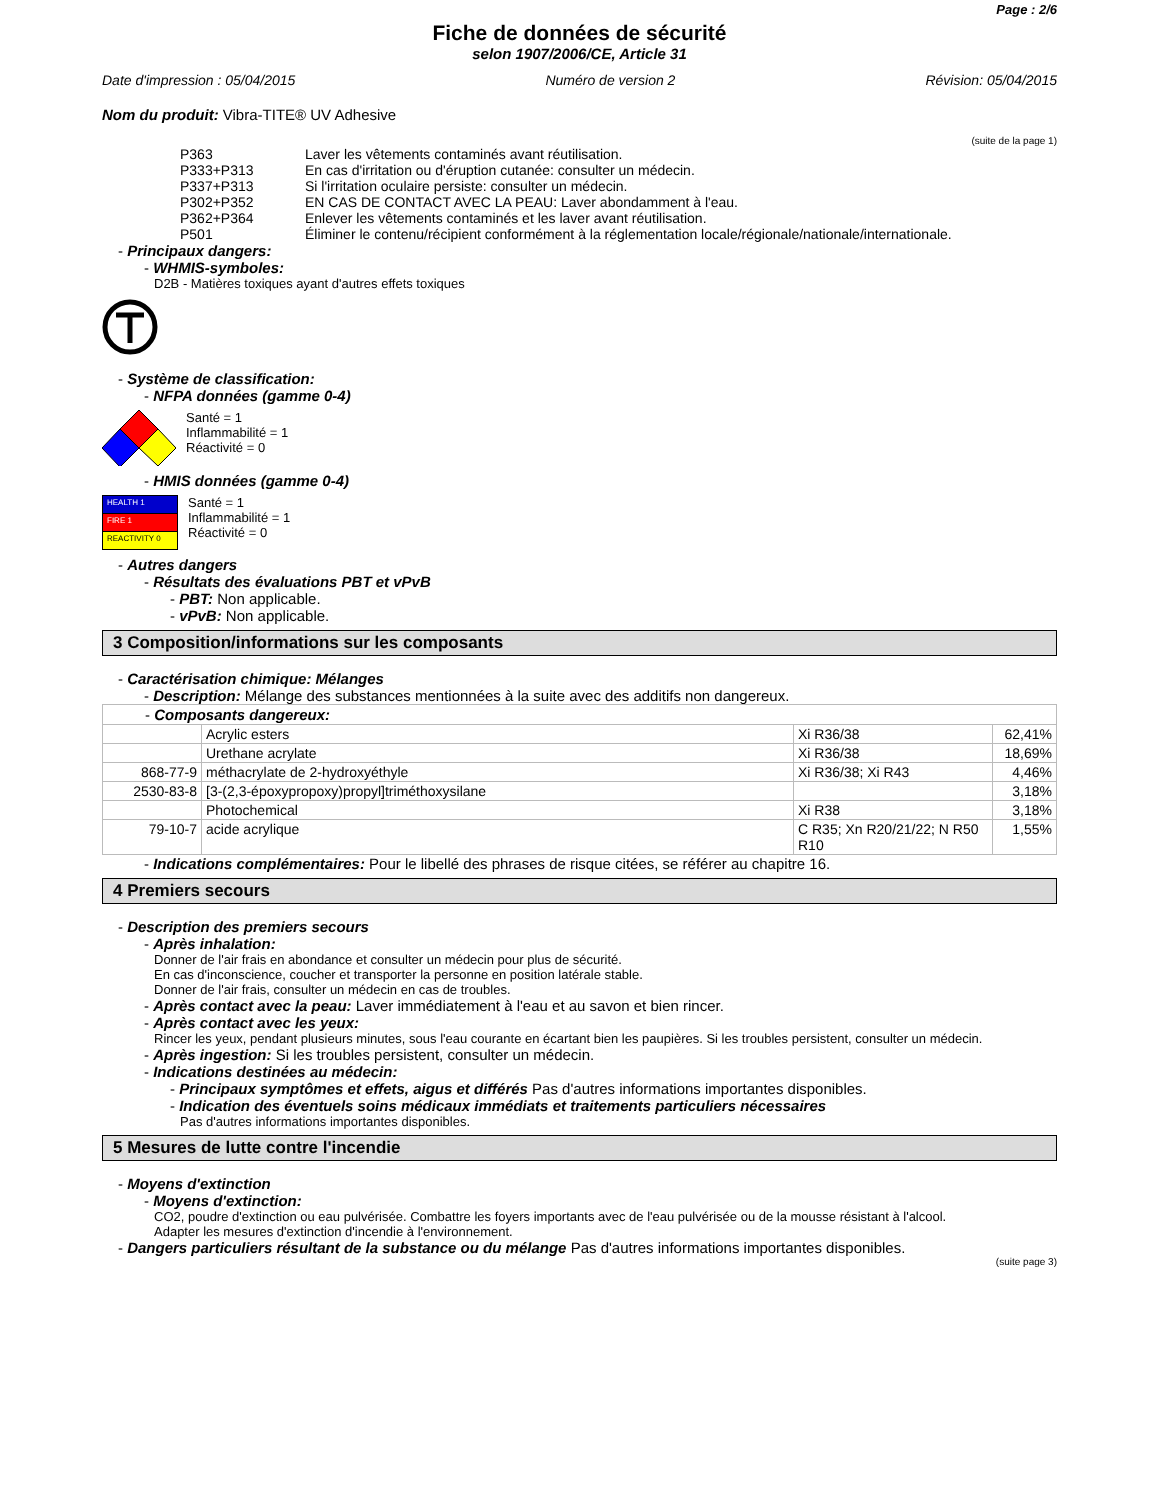Page : 2/6
Fiche de données de sécurité
selon 1907/2006/CE, Article 31
Date d'impression : 05/04/2015 Numéro de version 2 Révision: 05/04/2015
Nom du produit: Vibra-TITE® UV Adhesive
(suite de la page 1)
| P363 | Laver les vêtements contaminés avant réutilisation. |
| P333+P313 | En cas d'irritation ou d'éruption cutanée: consulter un médecin. |
| P337+P313 | Si l'irritation oculaire persiste: consulter un médecin. |
| P302+P352 | EN CAS DE CONTACT AVEC LA PEAU: Laver abondamment à l'eau. |
| P362+P364 | Enlever les vêtements contaminés et les laver avant réutilisation. |
| P501 | Éliminer le contenu/récipient conformément à la réglementation locale/régionale/nationale/internationale. |
- Principaux dangers:
- WHMIS-symboles:
D2B - Matières toxiques ayant d'autres effets toxiques
- Système de classification:
- NFPA données (gamme 0-4)
Santé = 1
Inflammabilité = 1
Réactivité = 0
- HMIS données (gamme 0-4)
| HEALTH 1 |
| FIRE 1 |
| REACTIVITY 0 |
Santé = 1
Inflammabilité = 1
Réactivité = 0
- Autres dangers
- Résultats des évaluations PBT et vPvB
- PBT: Non applicable.
- vPvB: Non applicable.
3 Composition/informations sur les composants
- Caractérisation chimique: Mélanges
- Description: Mélange des substances mentionnées à la suite avec des additifs non dangereux.
| - Composants dangereux: | | | |
| | Acrylic esters | Xi R36/38 | 62,41% |
| | Urethane acrylate | Xi R36/38 | 18,69% |
| 868-77-9 | méthacrylate de 2-hydroxyéthyle | Xi R36/38; Xi R43 | 4,46% |
| 2530-83-8 | [3-(2,3-époxypropoxy)propyl]triméthoxysilane | | 3,18% |
| | Photochemical | Xi R38 | 3,18% |
| 79-10-7 | acide acrylique | C R35; Xn R20/21/22; N R50 R10 | 1,55% |
- Indications complémentaires: Pour le libellé des phrases de risque citées, se référer au chapitre 16.
4 Premiers secours
- Description des premiers secours
- Après inhalation:
Donner de l'air frais en abondance et consulter un médecin pour plus de sécurité.
En cas d'inconscience, coucher et transporter la personne en position latérale stable.
Donner de l'air frais, consulter un médecin en cas de troubles.
- Après contact avec la peau: Laver immédiatement à l'eau et au savon et bien rincer.
- Après contact avec les yeux:
Rincer les yeux, pendant plusieurs minutes, sous l'eau courante en écartant bien les paupières. Si les troubles persistent, consulter un médecin.
- Après ingestion: Si les troubles persistent, consulter un médecin.
- Indications destinées au médecin:
- Principaux symptômes et effets, aigus et différés Pas d'autres informations importantes disponibles.
- Indication des éventuels soins médicaux immédiats et traitements particuliers nécessaires
Pas d'autres informations importantes disponibles.
5 Mesures de lutte contre l'incendie
- Moyens d'extinction
- Moyens d'extinction:
CO2, poudre d'extinction ou eau pulvérisée. Combattre les foyers importants avec de l'eau pulvérisée ou de la mousse résistant à l'alcool.
Adapter les mesures d'extinction d'incendie à l'environnement.
- Dangers particuliers résultant de la substance ou du mélange Pas d'autres informations importantes disponibles.
(suite page 3)